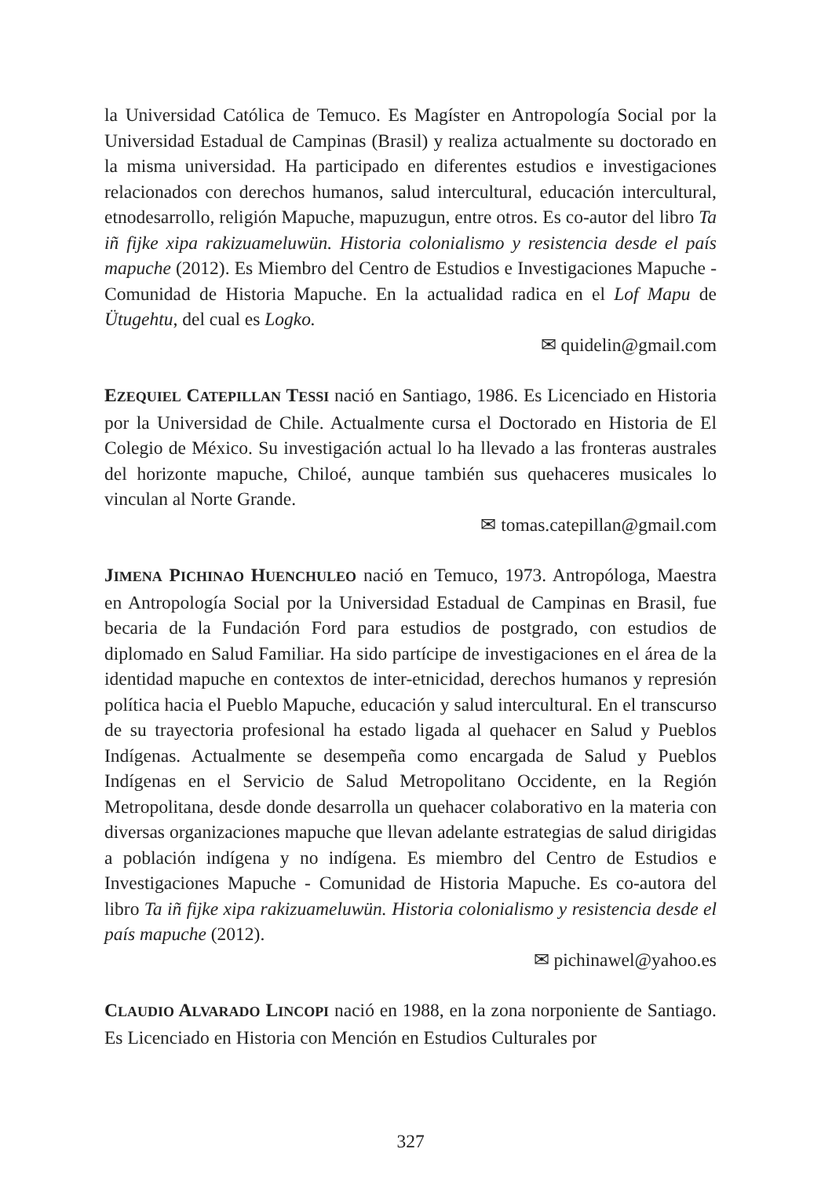la Universidad Católica de Temuco. Es Magíster en Antropología Social por la Universidad Estadual de Campinas (Brasil) y realiza actualmente su doctorado en la misma universidad. Ha participado en diferentes estudios e investigaciones relacionados con derechos humanos, salud intercultural, educación intercultural, etnodesarrollo, religión Mapuche, mapuzugun, entre otros. Es co-autor del libro Ta iñ fijke xipa rakizuameluwün. Historia colonialismo y resistencia desde el país mapuche (2012). Es Miembro del Centro de Estudios e Investigaciones Mapuche - Comunidad de Historia Mapuche. En la actualidad radica en el Lof Mapu de Ütugehtu, del cual es Logko.
✉ quidelin@gmail.com
EZEQUIEL CATEPILLAN TESSI nació en Santiago, 1986. Es Licenciado en Historia por la Universidad de Chile. Actualmente cursa el Doctorado en Historia de El Colegio de México. Su investigación actual lo ha llevado a las fronteras australes del horizonte mapuche, Chiloé, aunque también sus quehaceres musicales lo vinculan al Norte Grande.
✉ tomas.catepillan@gmail.com
JIMENA PICHINAO HUENCHULEO nació en Temuco, 1973. Antropóloga, Maestra en Antropología Social por la Universidad Estadual de Campinas en Brasil, fue becaria de la Fundación Ford para estudios de postgrado, con estudios de diplomado en Salud Familiar. Ha sido partícipe de investigaciones en el área de la identidad mapuche en contextos de inter-etnicidad, derechos humanos y represión política hacia el Pueblo Mapuche, educación y salud intercultural. En el transcurso de su trayectoria profesional ha estado ligada al quehacer en Salud y Pueblos Indígenas. Actualmente se desempeña como encargada de Salud y Pueblos Indígenas en el Servicio de Salud Metropolitano Occidente, en la Región Metropolitana, desde donde desarrolla un quehacer colaborativo en la materia con diversas organizaciones mapuche que llevan adelante estrategias de salud dirigidas a población indígena y no indígena. Es miembro del Centro de Estudios e Investigaciones Mapuche - Comunidad de Historia Mapuche. Es co-autora del libro Ta iñ fijke xipa rakizuameluwün. Historia colonialismo y resistencia desde el país mapuche (2012).
✉ pichinawel@yahoo.es
CLAUDIO ALVARADO LINCOPI nació en 1988, en la zona norponiente de Santiago. Es Licenciado en Historia con Mención en Estudios Culturales por
327